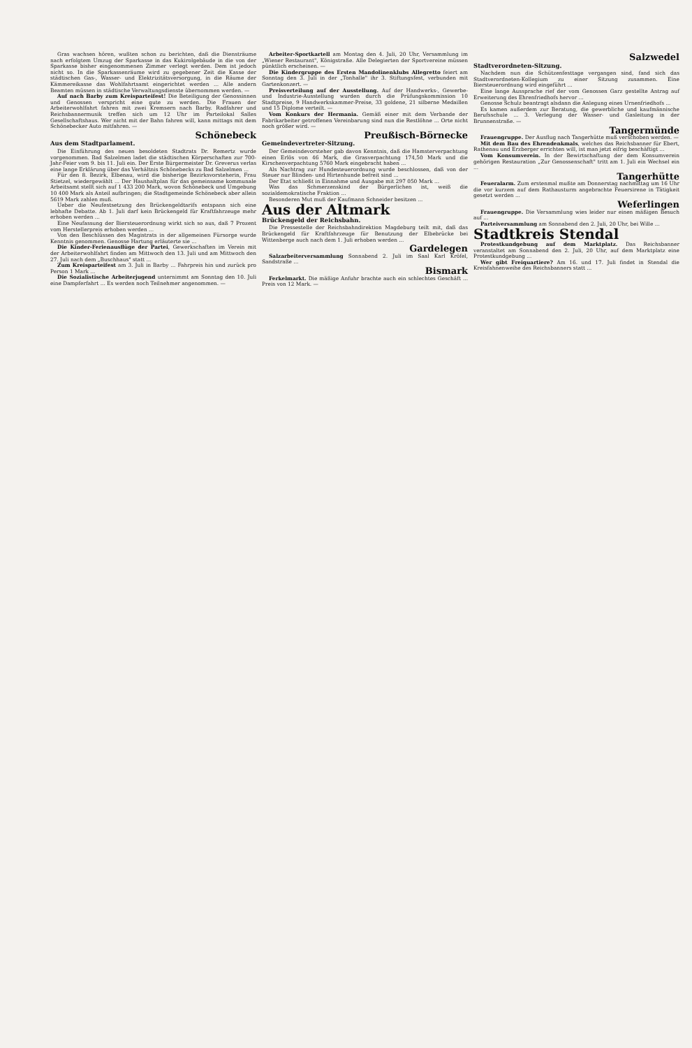Gras wachsen hören, wußten schon zu berichten, daß die Diensträume nach erfolgtem Umzug der Sparkasse in das Kukirolgebäude in die von der Sparkasse bisher eingenommenen Zimmer verlegt werden. Dem ist jedoch nicht so. In die Sparkassenräume wird zu gegebener Zeit die Kasse der städtischen Gas-, Wasser- und Elektrizitätsversorgung, in die Räume der Kämmereikasse das Wohlfahrtsamt eingerichtet werden ... Alle andern Beamten müssen in städtische Verwaltungsdienste übernommen werden. —
Auf nach Barby zum Kreisparteifest! Die Beteiligung der Genossinnen und Genossen verspricht eine gute zu werden. Die Frauen der Arbeiterwohlfahrt fahren mit zwei Kremsern nach Barby. Radfahrer und Reichsbannermusik treffen sich um 12 Uhr im Parteilokal Salles Gesellschaftshaus. Wer nicht mit der Bahn fahren will, kann mittags mit dem Schönebecker Auto mitfahren. —
Schönebeck
Aus dem Stadtparlament.
Die Einführung des neuen besoldeten Stadtrats Dr. Remertz wurde vorgenommen. Bad Salzelmen ladet die städtischen Körperschaften zur 700-Jahr-Feier vom 9. bis 11. Juli ein. Der Erste Bürgermeister Dr. Greverus verlas eine lange Erklärung über das Verhältnis Schönebecks zu Bad Salzelmen ...
Für den 8. Bezirk, Elbenau, wird die bisherige Bezirksvorsteherin, Frau Stietzel, wiedergewählt ... Der Haushaltplan für das gemeinsame kommunale Arbeitsamt stellt sich auf 1 433 200 Mark, wovon Schönebeck und Umgebung 10 400 Mark als Anteil aufbringen; die Stadtgemeinde Schönebeck aber allein 5619 Mark zahlen muß.
Ueber die Neufestsetzung des Brückengeldtarifs entspann sich eine lebhafte Debatte. Ab 1. Juli darf kein Brückengeld für Kraftfahrzeuge mehr erhoben werden ...
Eine Neufassung der Biersteuerordnung wirkt sich so aus, daß 7 Prozent vom Herstellerpreis erhoben werden ...
Von den Beschlüssen des Magistrats in der allgemeinen Fürsorge wurde Kenntnis genommen. Genosse Hartung erläuterte sie ...
Die Kinder-Ferienausflüge der Partei, Gewerkschaften im Verein mit der Arbeiterwohlfahrt finden am Mittwoch den 13. Juli und am Mittwoch den 27. Juli nach dem „Buschhaus" statt ...
Zum Kreisparteifest am 3. Juli in Barby ... Fahrpreis hin und zurück pro Person 1 Mark ...
Die Sozialistische Arbeiterjugend unternimmt am Sonntag den 10. Juli eine Dampferfahrt ... Es werden noch Teilnehmer angenommen. —
Arbeiter-Sportkartell am Montag den 4. Juli, 20 Uhr, Versammlung im „Wiener Restaurant", Königstraße. Alle Delegierten der Sportvereine müssen pünktlich erscheinen. —
Die Kindergruppe des Ersten Mandolinenklubs Allegretto feiert am Sonntag den 3. Juli in der „Tonhalle" ihr 3. Stiftungsfest, verbunden mit Gartenkonzert. —
Preisverteilung auf der Ausstellung. Auf der Handwerks-, Gewerbe- und Industrie-Ausstellung wurden durch die Prüfungskommission 10 Stadtpreise, 9 Handwerkskammer-Preise, 33 goldene, 21 silberne Medaillen und 15 Diplome verteilt. —
Vom Konkurs der Hermania. Gemäß einer mit dem Verbande der Fabrikarbeiter getroffenen Vereinbarung sind nun die Restlöhne ... Orte nicht noch größer wird. —
Preußisch-Börnecke
Gemeindevertreter-Sitzung.
Der Gemeindevorsteher gab davon Kenntnis, daß die Hamsterverpachtung einen Erlös von 46 Mark, die Grasverpachtung 174,50 Mark und die Kirschenverpachtung 5760 Mark eingebracht haben ...
Als Nachtrag zur Hundesteuerordnung wurde beschlossen, daß von der Steuer nur Blinden- und Hirtenhunde befreit sind ...
Der Etat schließt in Einnahme und Ausgabe mit 297 050 Mark ...
Was das Schmerzenskind der Bürgerlichen ist, weiß die sozialdemokratische Fraktion ...
Besonderen Mut muß der Kaufmann Schneider besitzen ...
Aus der Altmark
Brückengeld der Reichsbahn.
Die Pressestelle der Reichsbahndirektion Magdeburg teilt mit, daß das Brückengeld für Kraftfahrzeuge für Benutzung der Elbebrücke bei Wittenberge auch nach dem 1. Juli erhoben werden ...
Gardelegen
Salzarbeiterversammlung Sonnabend 2. Juli im Saal Karl Kröfel, Sandstraße ...
Bismark
Ferkelmarkt. Die mäßige Anfuhr brachte auch ein schlechtes Geschäft ... Preis von 12 Mark. —
Salzwedel
Stadtverordneten-Sitzung.
Nachdem nun die Schützenfesttage vergangen sind, fand sich das Stadtverordneten-Kollegium zu einer Sitzung zusammen. Eine Biersteuerordnung wird eingeführt ...
Eine lange Aussprache rief der vom Genossen Garz gestellte Antrag auf Erweiterung des Ehrenfriedhofs hervor ...
Genosse Schulz beantragt alsdann die Anlegung eines Urnenfriedhofs ...
Es kamen außerdem zur Beratung, die gewerbliche und kaufmännische Berufsschule ... 3. Verlegung der Wasser- und Gasleitung in der Brunnenstraße. —
Tangermünde
Frauengruppe. Der Ausflug nach Tangerhütte muß verschoben werden. —
Mit dem Bau des Ehrendenkmals, welches das Reichsbanner für Ebert, Rathenau und Erzberger errichten will, ist man jetzt eifrig beschäftigt ...
Vom Konsumverein. In der Bewirtschaftung der dem Konsumverein gehörigen Restauration „Zur Genossenschaft" tritt am 1. Juli ein Wechsel ein ...
Tangerhütte
Feueralarm. Zum erstenmal mußte am Donnerstag nachmittag um 16 Uhr die vor kurzem auf dem Rathausturm angebrachte Feuersirene in Tätigkeit gesetzt werden ...
Weferlingen
Frauengruppe. Die Versammlung wies leider nur einen mäßigen Besuch auf ...
Parteiversammlung am Sonnabend den 2. Juli, 20 Uhr, bei Wille ...
Stadtkreis Stendal
Protestkundgebung auf dem Marktplatz. Das Reichsbanner veranstaltet am Sonnabend den 2. Juli, 20 Uhr, auf dem Marktplatz eine Protestkundgebung ...
Wer gibt Freiquartiere? Am 16. und 17. Juli findet in Stendal die Kreisfahnenweihe des Reichsbanners statt ...